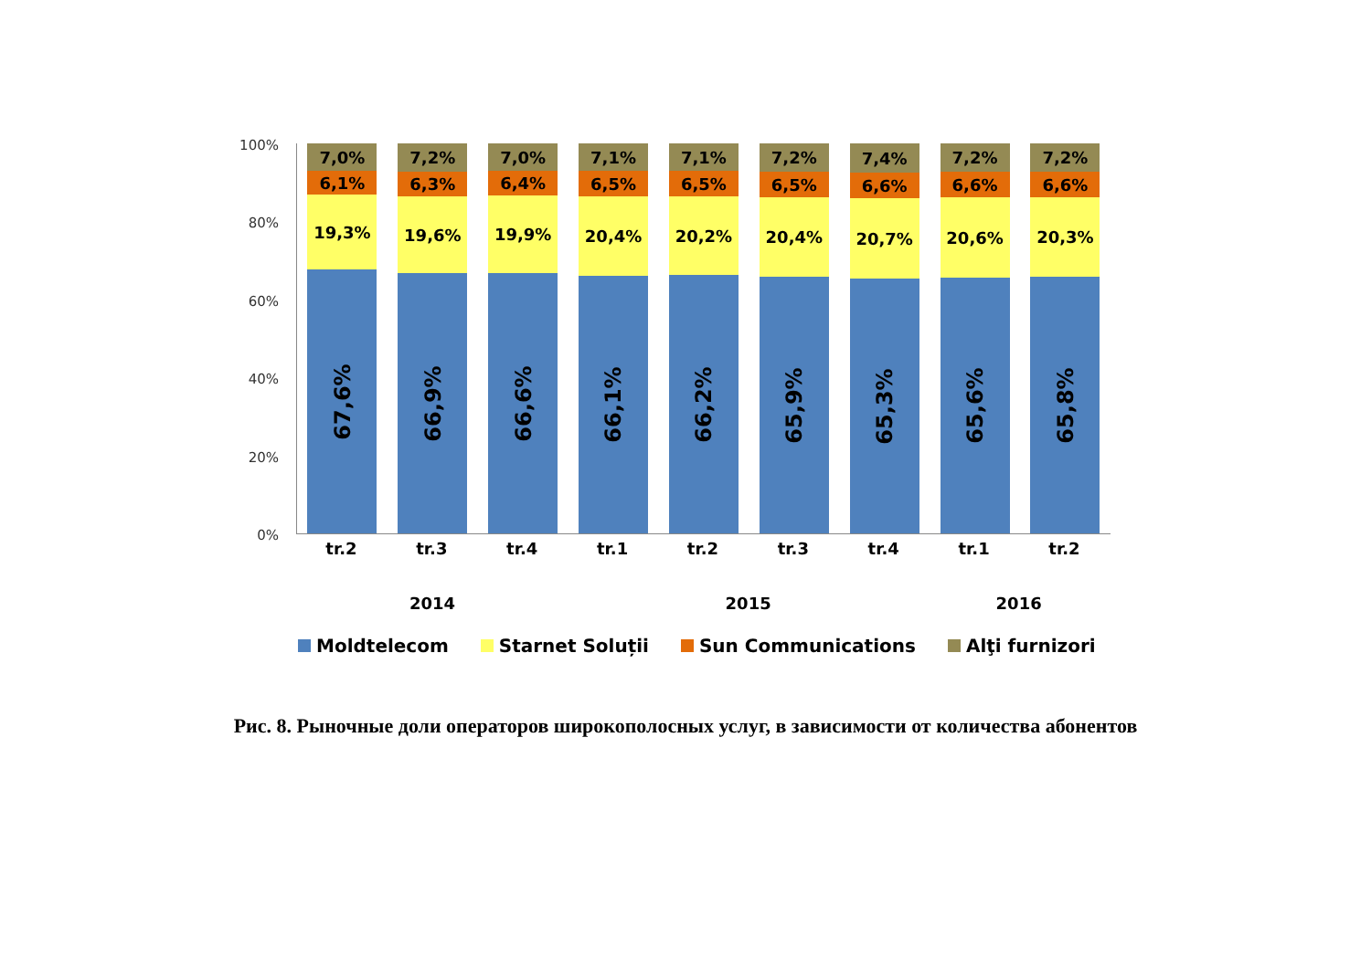100%
80%
60%
40%
20%
0%
7,0%
6,1%
19,3%
67,6%
7,2%
6,3%
19,6%
66,9%
7,0%
6,4%
19,9%
66,6%
7,1%
6,5%
20,4%
66,1%
7,1%
6,5%
20,2%
66,2%
7,2%
6,5%
20,4%
65,9%
7,4%
6,6%
20,7%
65,3%
7,2%
6,6%
20,6%
65,6%
7,2%
6,6%
20,3%
65,8%
tr.2 tr.3 tr.4 tr.1 tr.2 tr.3 tr.4 tr.1 tr.2
2014 2015 2016
Moldtelecom Starnet Soluții Sun Communications Alţi furnizori
Рис. 8. Рыночные доли операторов широкополосных услуг, в зависимости от количества абонентов